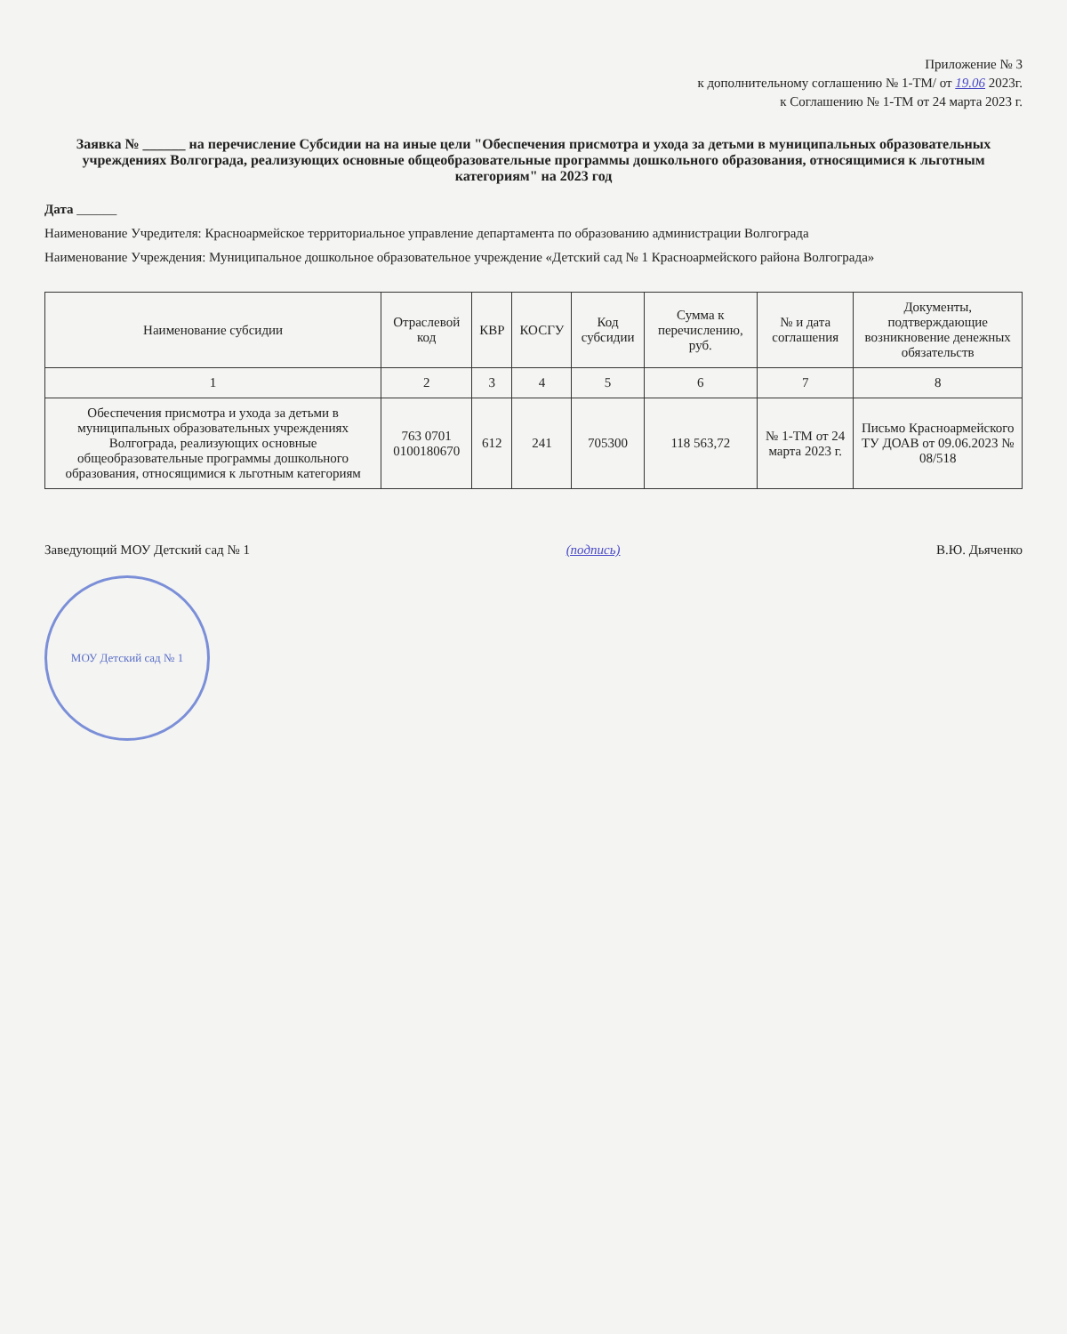Приложение № 3
к дополнительному соглашению № 1-ТМ/ от 19.06 2023г.
к Соглашению № 1-ТМ от 24 марта 2023 г.
Заявка № ______ на перечисление Субсидии на на иные цели "Обеспечения присмотра и ухода за детьми в муниципальных образовательных учреждениях Волгограда, реализующих основные общеобразовательные программы дошкольного образования, относящимися к льготным категориям" на 2023 год
Дата ______
Наименование Учредителя: Красноармейское территориальное управление департамента по образованию администрации Волгограда
Наименование Учреждения: Муниципальное дошкольное образовательное учреждение «Детский сад № 1 Красноармейского района Волгограда»
| Наименование субсидии | Отраслевой код | КВР | КОСГУ | Код субсидии | Сумма к перечислению, руб. | № и дата соглашения | Документы, подтверждающие возникновение денежных обязательств |
| --- | --- | --- | --- | --- | --- | --- | --- |
| 1 | 2 | 3 | 4 | 5 | 6 | 7 | 8 |
| Обеспечения присмотра и ухода за детьми в муниципальных образовательных учреждениях Волгограда, реализующих основные общеобразовательные программы дошкольного образования, относящимися к льготным категориям | 763 0701 0100180670 | 612 | 241 | 705300 | 118 563,72 | № 1-ТМ от 24 марта 2023 г. | Письмо Красноармейского ТУ ДОАВ от 09.06.2023 № 08/518 |
Заведующий МОУ Детский сад № 1 (подпись) В.Ю. Дьяченко
МОУ Детский сад № 1